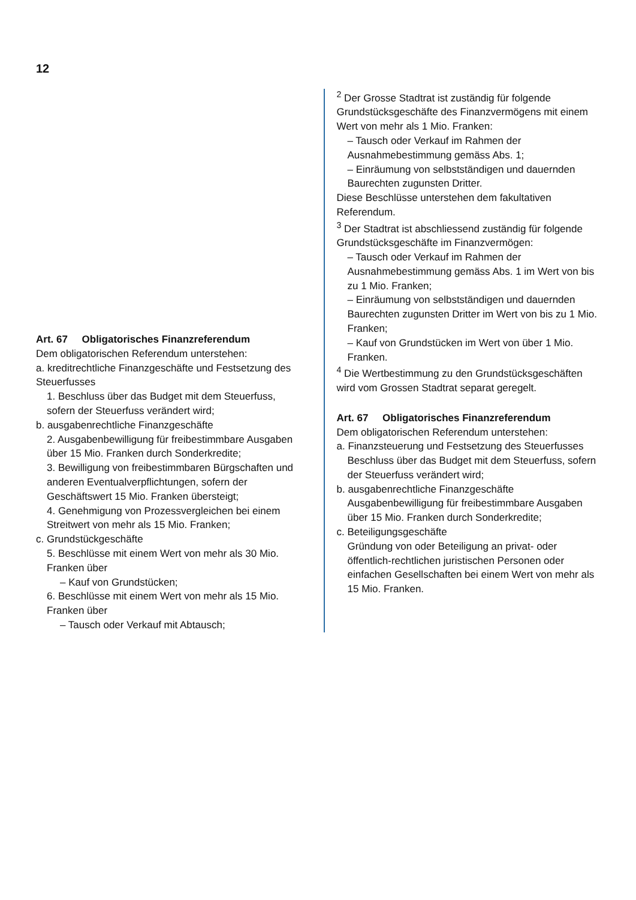12
Art. 67 Obligatorisches Finanzreferendum
Dem obligatorischen Referendum unterstehen:
a. kreditrechtliche Finanzgeschäfte und Festsetzung des Steuerfusses
1. Beschluss über das Budget mit dem Steuerfuss, sofern der Steuerfuss verändert wird;
b. ausgabenrechtliche Finanzgeschäfte
2. Ausgabenbewilligung für freibestimmbare Ausgaben über 15 Mio. Franken durch Sonderkredite;
3. Bewilligung von freibestimmbaren Bürgschaften und anderen Eventualverpflichtungen, sofern der Geschäftswert 15 Mio. Franken übersteigt;
4. Genehmigung von Prozessvergleichen bei einem Streitwert von mehr als 15 Mio. Franken;
c. Grundstückgeschäfte
5. Beschlüsse mit einem Wert von mehr als 30 Mio. Franken über
– Kauf von Grundstücken;
6. Beschlüsse mit einem Wert von mehr als 15 Mio. Franken über
– Tausch oder Verkauf mit Abtausch;
<sup>2</sup> Der Grosse Stadtrat ist zuständig für folgende Grundstücksgeschäfte des Finanzvermögens mit einem Wert von mehr als 1 Mio. Franken:
– Tausch oder Verkauf im Rahmen der Ausnahmebestimmung gemäss Abs. 1;
– Einräumung von selbstständigen und dauernden Baurechten zugunsten Dritter.
Diese Beschlüsse unterstehen dem fakultativen Referendum.
<sup>3</sup> Der Stadtrat ist abschliessend zuständig für folgende Grundstücksgeschäfte im Finanzvermögen:
– Tausch oder Verkauf im Rahmen der Ausnahmebestimmung gemäss Abs. 1 im Wert von bis zu 1 Mio. Franken;
– Einräumung von selbstständigen und dauernden Baurechten zugunsten Dritter im Wert von bis zu 1 Mio. Franken;
– Kauf von Grundstücken im Wert von über 1 Mio. Franken.
<sup>4</sup> Die Wertbestimmung zu den Grundstücksgeschäften wird vom Grossen Stadtrat separat geregelt.
Art. 67 Obligatorisches Finanzreferendum
Dem obligatorischen Referendum unterstehen:
a. Finanzsteuerung und Festsetzung des Steuerfusses
Beschluss über das Budget mit dem Steuerfuss, sofern der Steuerfuss verändert wird;
b. ausgabenrechtliche Finanzgeschäfte
Ausgabenbewilligung für freibestimmbare Ausgaben über 15 Mio. Franken durch Sonderkredite;
c. Beteiligungsgeschäfte
Gründung von oder Beteiligung an privat- oder öffentlich-rechtlichen juristischen Personen oder einfachen Gesellschaften bei einem Wert von mehr als 15 Mio. Franken.